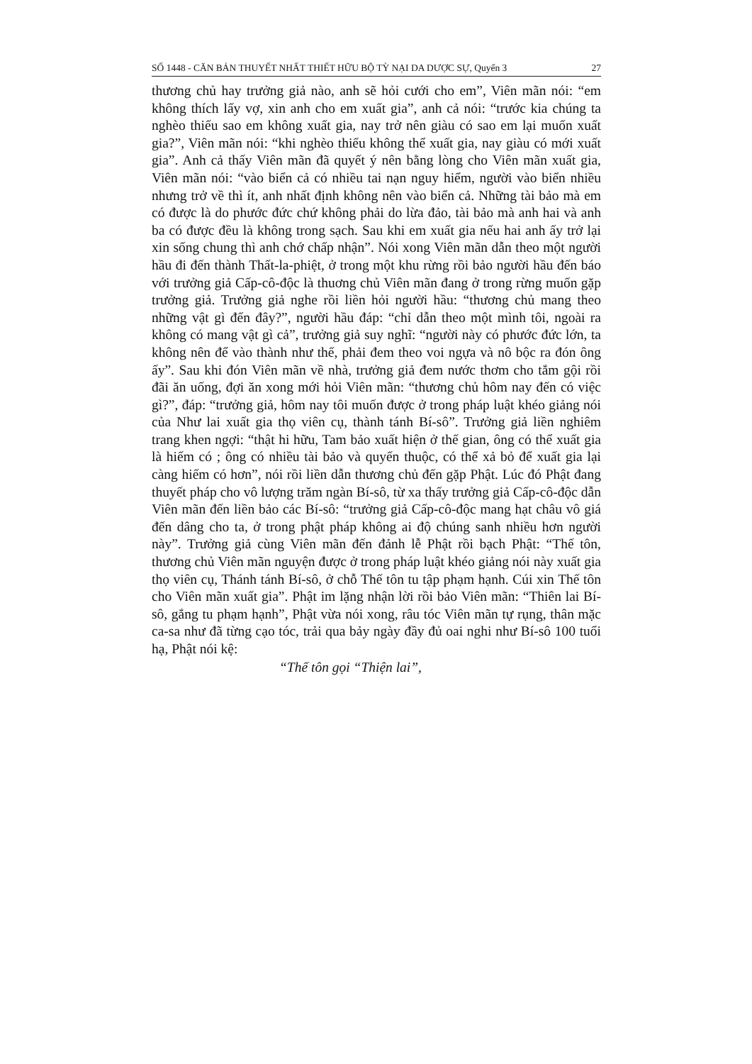SỐ 1448 - CĂN BẢN THUYẾT NHẤT THIẾT HỮU BỘ TỲ NẠI DA DƯỢC SỰ, Quyển 3 27
thương chủ hay trưởng giả nào, anh sẽ hỏi cưới cho em”, Viên mãn nói: “em không thích lấy vợ, xin anh cho em xuất gia”, anh cả nói: “trước kia chúng ta nghèo thiếu sao em không xuất gia, nay trở nên giàu có sao em lại muốn xuất gia?”, Viên mãn nói: “khi nghèo thiếu không thể xuất gia, nay giàu có mới xuất gia”. Anh cả thấy Viên mãn đã quyết ý nên bằng lòng cho Viên mãn xuất gia, Viên mãn nói: “vào biển cả có nhiều tai nạn nguy hiểm, người vào biển nhiều nhưng trở về thì ít, anh nhất định không nên vào biển cả. Những tài bảo mà em có được là do phước đức chứ không phải do lừa đảo, tài bảo mà anh hai và anh ba có được đều là không trong sạch. Sau khi em xuất gia nếu hai anh ấy trở lại xin sống chung thì anh chớ chấp nhận”. Nói xong Viên mãn dẫn theo một người hầu đi đến thành Thất-la-phiệt, ở trong một khu rừng rồi bảo người hầu đến báo với trưởng giả Cấp-cô-độc là thuơng chủ Viên mãn đang ở trong rừng muốn gặp trưởng giả. Trưởng giả nghe rồi liền hỏi người hầu: “thương chủ mang theo những vật gì đến đây?”, người hầu đáp: “chỉ dẫn theo một mình tôi, ngoài ra không có mang vật gì cả”, trưởng giả suy nghĩ: “người này có phước đức lớn, ta không nên để vào thành như thế, phải đem theo voi ngựa và nô bộc ra đón ông ấy”. Sau khi đón Viên mãn về nhà, trưởng giả đem nước thơm cho tắm gội rồi đãi ăn uống, đợi ăn xong mới hỏi Viên mãn: “thương chủ hôm nay đến có việc gì?”, đáp: “trưởng giả, hôm nay tôi muốn được ở trong pháp luật khéo giảng nói của Như lai xuất gia thọ viên cụ, thành tánh Bí-sô”. Trưởng giả liền nghiêm trang khen ngợi: “thật hi hữu, Tam bảo xuất hiện ở thế gian, ông có thể xuất gia là hiếm có ; ông có nhiều tài bảo và quyến thuộc, có thể xả bỏ để xuất gia lại càng hiếm có hơn”, nói rồi liền dẫn thương chủ đến gặp Phật. Lúc đó Phật đang thuyết pháp cho vô lượng trăm ngàn Bí-sô, từ xa thấy trưởng giả Cấp-cô-độc dẫn Viên mãn đến liền bảo các Bí-sô: “trưởng giả Cấp-cô-độc mang hạt châu vô giá đến dâng cho ta, ở trong phật pháp không ai độ chúng sanh nhiều hơn người này”. Trưởng giả cùng Viên mãn đến đảnh lễ Phật rồi bạch Phật: “Thế tôn, thương chủ Viên mãn nguyện được ở trong pháp luật khéo giảng nói này xuất gia thọ viên cụ, Thánh tánh Bí-sô, ở chỗ Thế tôn tu tập phạm hạnh. Cúi xin Thế tôn cho Viên mãn xuất gia”. Phật im lặng nhận lời rồi bảo Viên mãn: “Thiên lai Bí-sô, gắng tu phạm hạnh”, Phật vừa nói xong, râu tóc Viên mãn tự rụng, thân mặc ca-sa như đã từng cạo tóc, trải qua bảy ngày đầy đủ oai nghi như Bí-sô 100 tuổi hạ, Phật nói kệ:
“Thế tôn gọi “Thiện lai”,